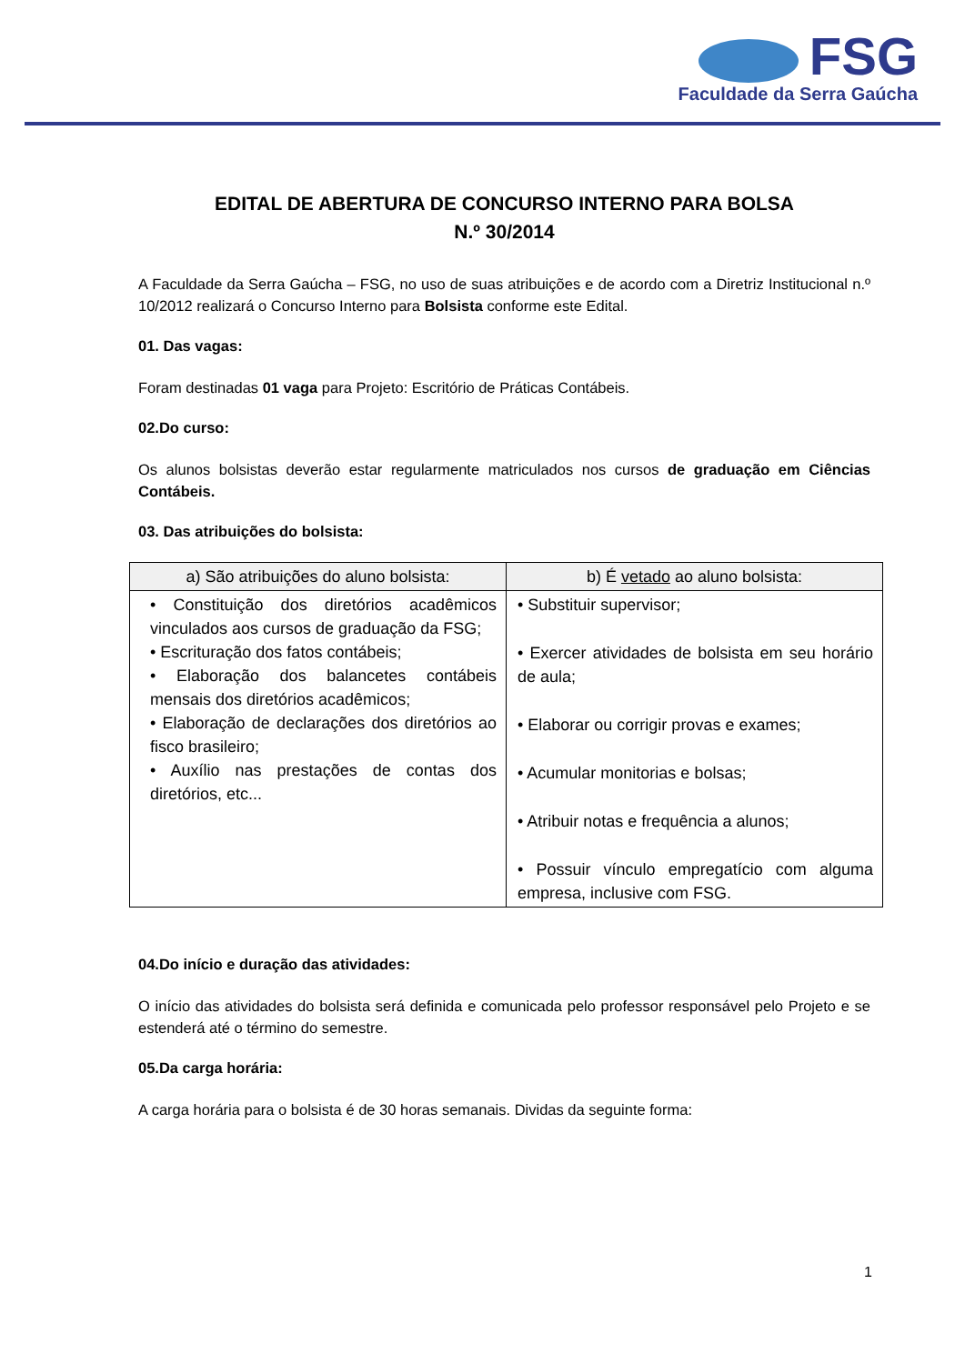FSG
Faculdade da Serra Gaúcha
EDITAL DE ABERTURA DE CONCURSO INTERNO PARA BOLSA
N.º 30/2014
A Faculdade da Serra Gaúcha – FSG, no uso de suas atribuições e de acordo com a Diretriz Institucional n.º 10/2012 realizará o Concurso Interno para Bolsista conforme este Edital.
01. Das vagas:
Foram destinadas 01 vaga para Projeto: Escritório de Práticas Contábeis.
02.Do curso:
Os alunos bolsistas deverão estar regularmente matriculados nos cursos de graduação em Ciências Contábeis.
03. Das atribuições do bolsista:
| a) São atribuições do aluno bolsista: | b) É vetado ao aluno bolsista: |
| --- | --- |
| • Constituição dos diretórios acadêmicos vinculados aos cursos de graduação da FSG; • Escrituração dos fatos contábeis; • Elaboração dos balancetes contábeis mensais dos diretórios acadêmicos; • Elaboração de declarações dos diretórios ao fisco brasileiro; • Auxílio nas prestações de contas dos diretórios, etc... | • Substituir supervisor; • Exercer atividades de bolsista em seu horário de aula; • Elaborar ou corrigir provas e exames; • Acumular monitorias e bolsas; • Atribuir notas e frequência a alunos; • Possuir vínculo empregatício com alguma empresa, inclusive com FSG. |
04.Do início e duração das atividades:
O início das atividades do bolsista será definida e comunicada pelo professor responsável pelo Projeto e se estenderá até o término do semestre.
05.Da carga horária:
A carga horária para o bolsista é de 30 horas semanais. Dividas da seguinte forma:
1